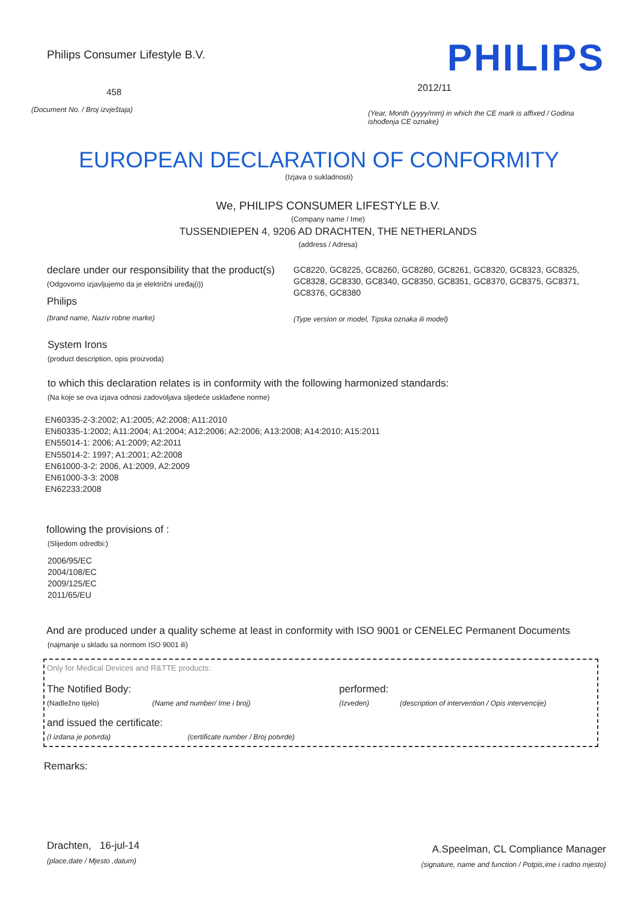Philips Consumer Lifestyle B.V.
458
(Document No. / Broj izvještaja)
PHILIPS
2012/11
(Year, Month (yyyy/mm) in which the CE mark is affixed / Godina ishođenja CE oznake)
EUROPEAN DECLARATION OF CONFORMITY
(Izjava o sukladnosti)
We, PHILIPS CONSUMER LIFESTYLE B.V.
(Company name / Ime)
TUSSENDIEPEN 4, 9206 AD DRACHTEN, THE NETHERLANDS
(address / Adresa)
declare under our responsibility that the product(s)
(Odgovorno izjavljujemo da je električni uređaj(i))
Philips
(brand name, Naziv robne marke)
GC8220, GC8225, GC8260, GC8280, GC8261, GC8320, GC8323, GC8325, GC8328, GC8330, GC8340, GC8350, GC8351, GC8370, GC8375, GC8371, GC8376, GC8380
(Type version or model, Tipska oznaka ili model)
System Irons
(product description, opis proizvoda)
to which this declaration relates is in conformity with the following harmonized standards:
(Na koje se ova izjava odnosi zadovoljava sljedeće usklađene norme)
EN60335-2-3:2002; A1:2005; A2:2008; A11:2010
EN60335-1:2002; A11:2004; A1:2004; A12:2006; A2:2006; A13:2008; A14:2010; A15:2011
EN55014-1: 2006; A1:2009; A2:2011
EN55014-2: 1997; A1:2001; A2:2008
EN61000-3-2: 2006, A1:2009, A2:2009
EN61000-3-3: 2008
EN62233:2008
following the provisions of :
(Slijedom odredbi:)
2006/95/EC
2004/108/EC
2009/125/EC
2011/65/EU
And are produced under a quality scheme at least in conformity with ISO 9001 or CENELEC Permanent Documents
(najmanje u skladu sa normom ISO 9001 ili)
Only for Medical Devices and R&TTE products:
The Notified Body: performed:
(Nadležno tijelo) (Name and number/ Ime i broj) (Izveden) (description of intervention / Opis intervencije)
and issued the certificate:
(I izdana je potvrda) (certificate number / Broj potvrde)
Remarks:
Drachten, 16-jul-14
(place,date / Mjesto ,datum)
A.Speelman, CL Compliance Manager
(signature, name and function / Potpis,ime i radno mjesto)